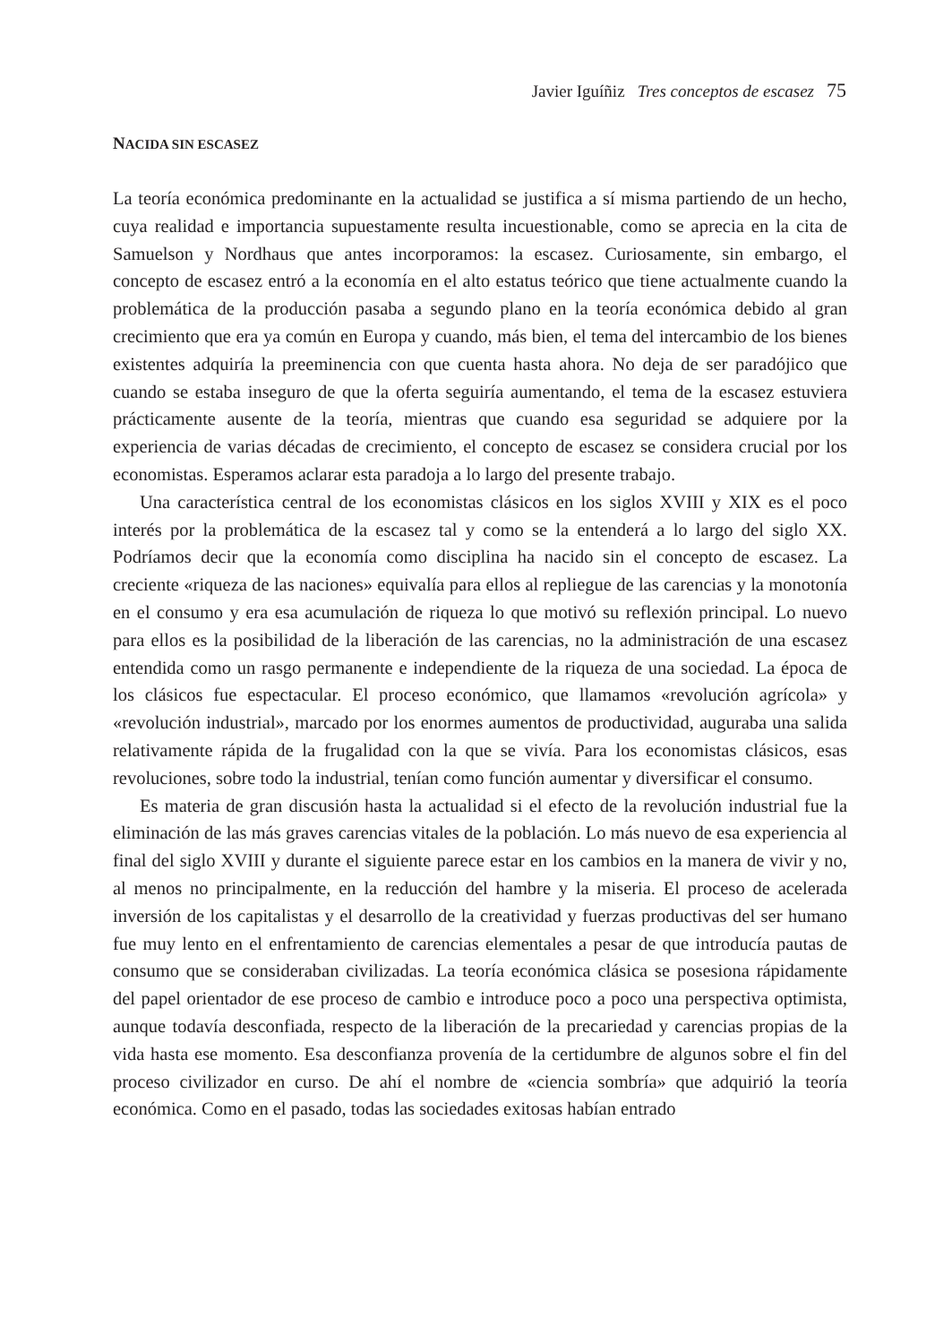Javier Iguíñiz Tres conceptos de escasez 75
NACIDA SIN ESCASEZ
La teoría económica predominante en la actualidad se justifica a sí misma partiendo de un hecho, cuya realidad e importancia supuestamente resulta incuestionable, como se aprecia en la cita de Samuelson y Nordhaus que antes incorporamos: la escasez. Curiosamente, sin embargo, el concepto de escasez entró a la economía en el alto estatus teórico que tiene actualmente cuando la problemática de la producción pasaba a segundo plano en la teoría económica debido al gran crecimiento que era ya común en Europa y cuando, más bien, el tema del intercambio de los bienes existentes adquiría la preeminencia con que cuenta hasta ahora. No deja de ser paradójico que cuando se estaba inseguro de que la oferta seguiría aumentando, el tema de la escasez estuviera prácticamente ausente de la teoría, mientras que cuando esa seguridad se adquiere por la experiencia de varias décadas de crecimiento, el concepto de escasez se considera crucial por los economistas. Esperamos aclarar esta paradoja a lo largo del presente trabajo.
Una característica central de los economistas clásicos en los siglos XVIII y XIX es el poco interés por la problemática de la escasez tal y como se la entenderá a lo largo del siglo XX. Podríamos decir que la economía como disciplina ha nacido sin el concepto de escasez. La creciente «riqueza de las naciones» equivalía para ellos al repliegue de las carencias y la monotonía en el consumo y era esa acumulación de riqueza lo que motivó su reflexión principal. Lo nuevo para ellos es la posibilidad de la liberación de las carencias, no la administración de una escasez entendida como un rasgo permanente e independiente de la riqueza de una sociedad. La época de los clásicos fue espectacular. El proceso económico, que llamamos «revolución agrícola» y «revolución industrial», marcado por los enormes aumentos de productividad, auguraba una salida relativamente rápida de la frugalidad con la que se vivía. Para los economistas clásicos, esas revoluciones, sobre todo la industrial, tenían como función aumentar y diversificar el consumo.
Es materia de gran discusión hasta la actualidad si el efecto de la revolución industrial fue la eliminación de las más graves carencias vitales de la población. Lo más nuevo de esa experiencia al final del siglo XVIII y durante el siguiente parece estar en los cambios en la manera de vivir y no, al menos no principalmente, en la reducción del hambre y la miseria. El proceso de acelerada inversión de los capitalistas y el desarrollo de la creatividad y fuerzas productivas del ser humano fue muy lento en el enfrentamiento de carencias elementales a pesar de que introducía pautas de consumo que se consideraban civilizadas. La teoría económica clásica se posesiona rápidamente del papel orientador de ese proceso de cambio e introduce poco a poco una perspectiva optimista, aunque todavía desconfiada, respecto de la liberación de la precariedad y carencias propias de la vida hasta ese momento. Esa desconfianza provenía de la certidumbre de algunos sobre el fin del proceso civilizador en curso. De ahí el nombre de «ciencia sombría» que adquirió la teoría económica. Como en el pasado, todas las sociedades exitosas habían entrado